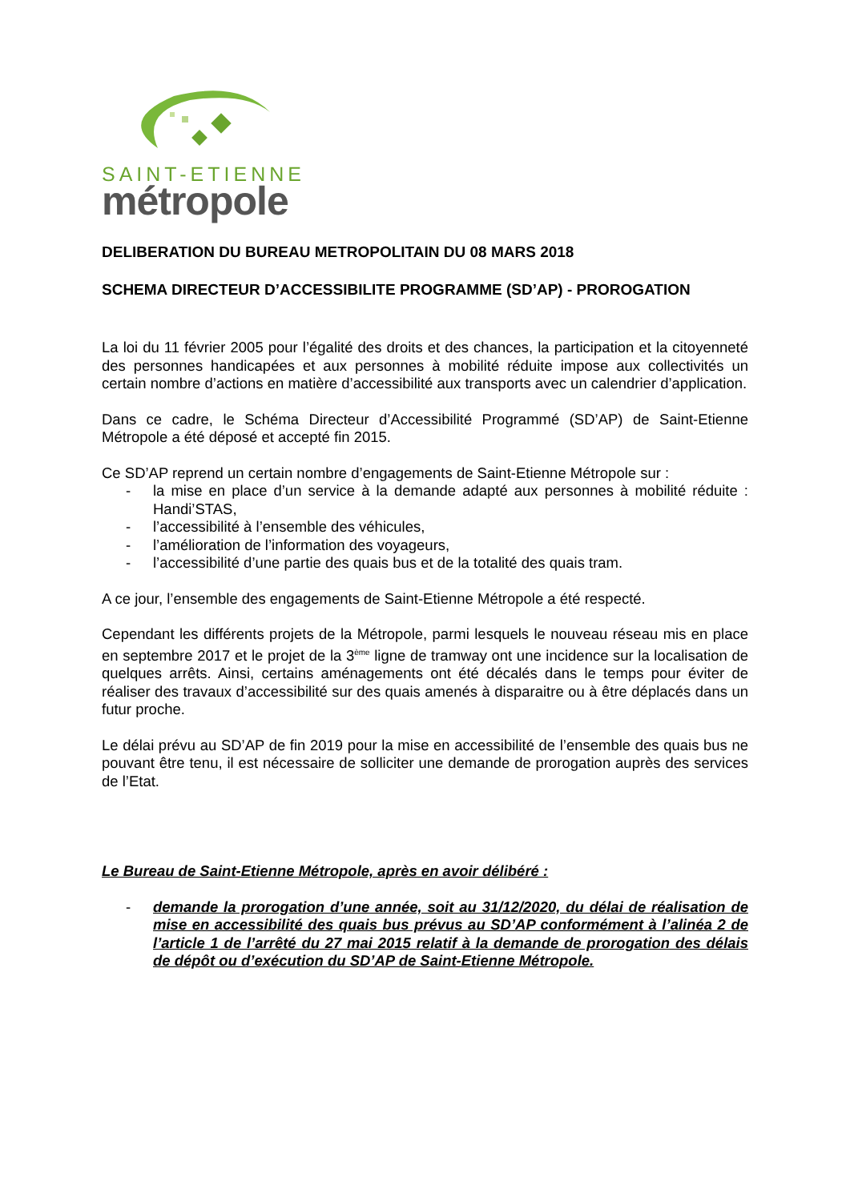SAINT-ETIENNE
métropole
DELIBERATION DU BUREAU METROPOLITAIN DU 08 MARS 2018
SCHEMA DIRECTEUR D’ACCESSIBILITE PROGRAMME (SD’AP) - PROROGATION
La loi du 11 février 2005 pour l’égalité des droits et des chances, la participation et la citoyenneté des personnes handicapées et aux personnes à mobilité réduite impose aux collectivités un certain nombre d’actions en matière d’accessibilité aux transports avec un calendrier d’application.
Dans ce cadre, le Schéma Directeur d’Accessibilité Programmé (SD’AP) de Saint-Etienne Métropole a été déposé et accepté fin 2015.
Ce SD’AP reprend un certain nombre d’engagements de Saint-Etienne Métropole sur :
- la mise en place d’un service à la demande adapté aux personnes à mobilité réduite : Handi’STAS,
- l’accessibilité à l’ensemble des véhicules,
- l’amélioration de l’information des voyageurs,
- l’accessibilité d’une partie des quais bus et de la totalité des quais tram.
A ce jour, l’ensemble des engagements de Saint-Etienne Métropole a été respecté.
Cependant les différents projets de la Métropole, parmi lesquels le nouveau réseau mis en place en septembre 2017 et le projet de la 3<sup>ème</sup> ligne de tramway ont une incidence sur la localisation de quelques arrêts. Ainsi, certains aménagements ont été décalés dans le temps pour éviter de réaliser des travaux d’accessibilité sur des quais amenés à disparaitre ou à être déplacés dans un futur proche.
Le délai prévu au SD’AP de fin 2019 pour la mise en accessibilité de l’ensemble des quais bus ne pouvant être tenu, il est nécessaire de solliciter une demande de prorogation auprès des services de l’Etat.
Le Bureau de Saint-Etienne Métropole, après en avoir délibéré :
- demande la prorogation d’une année, soit au 31/12/2020, du délai de réalisation de mise en accessibilité des quais bus prévus au SD’AP conformément à l’alinéa 2 de l’article 1 de l’arrêté du 27 mai 2015 relatif à la demande de prorogation des délais de dépôt ou d’exécution du SD’AP de Saint-Etienne Métropole.